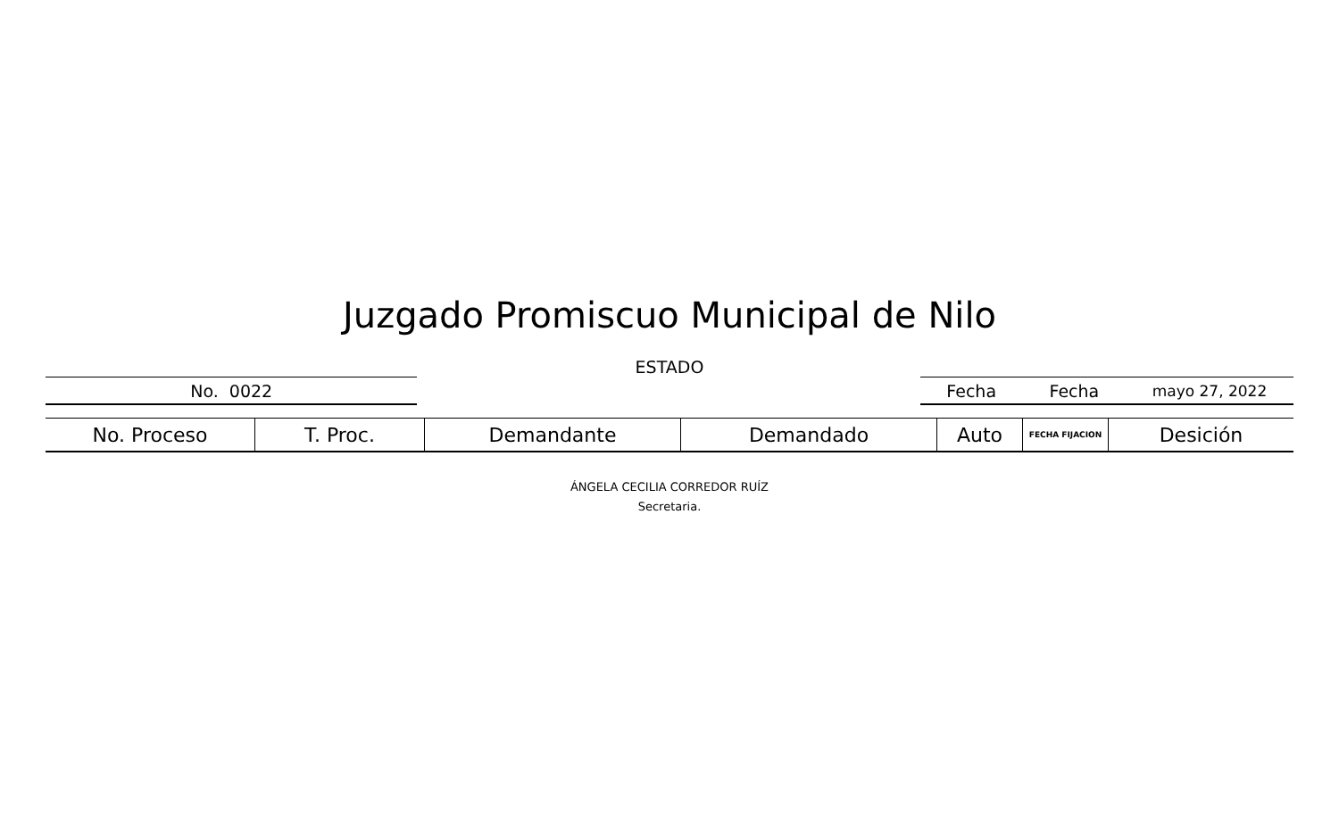Juzgado Promiscuo Municipal de Nilo
ESTADO
No. 0022 Fecha Fecha mayo 27, 2022
| No. Proceso | T. Proc. | Demandante | Demandado | Auto | FECHA FIJACION | Desición |
| --- | --- | --- | --- | --- | --- | --- |
ÁNGELA CECILIA CORREDOR RUÍZ
Secretaria.